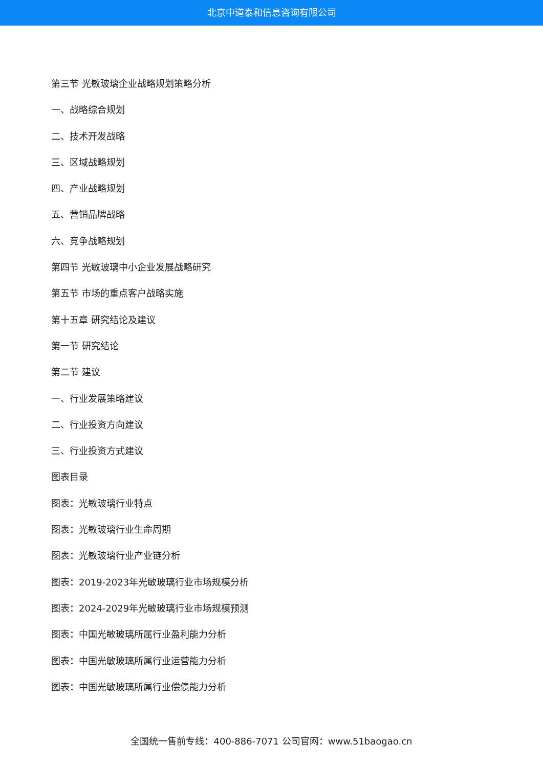北京中道泰和信息咨询有限公司
第三节 光敏玻璃企业战略规划策略分析
一、战略综合规划
二、技术开发战略
三、区域战略规划
四、产业战略规划
五、营销品牌战略
六、竞争战略规划
第四节 光敏玻璃中小企业发展战略研究
第五节 市场的重点客户战略实施
第十五章 研究结论及建议
第一节 研究结论
第二节 建议
一、行业发展策略建议
二、行业投资方向建议
三、行业投资方式建议
图表目录
图表：光敏玻璃行业特点
图表：光敏玻璃行业生命周期
图表：光敏玻璃行业产业链分析
图表：2019-2023年光敏玻璃行业市场规模分析
图表：2024-2029年光敏玻璃行业市场规模预测
图表：中国光敏玻璃所属行业盈利能力分析
图表：中国光敏玻璃所属行业运营能力分析
图表：中国光敏玻璃所属行业偿债能力分析
全国统一售前专线：400-886-7071 公司官网：www.51baogao.cn